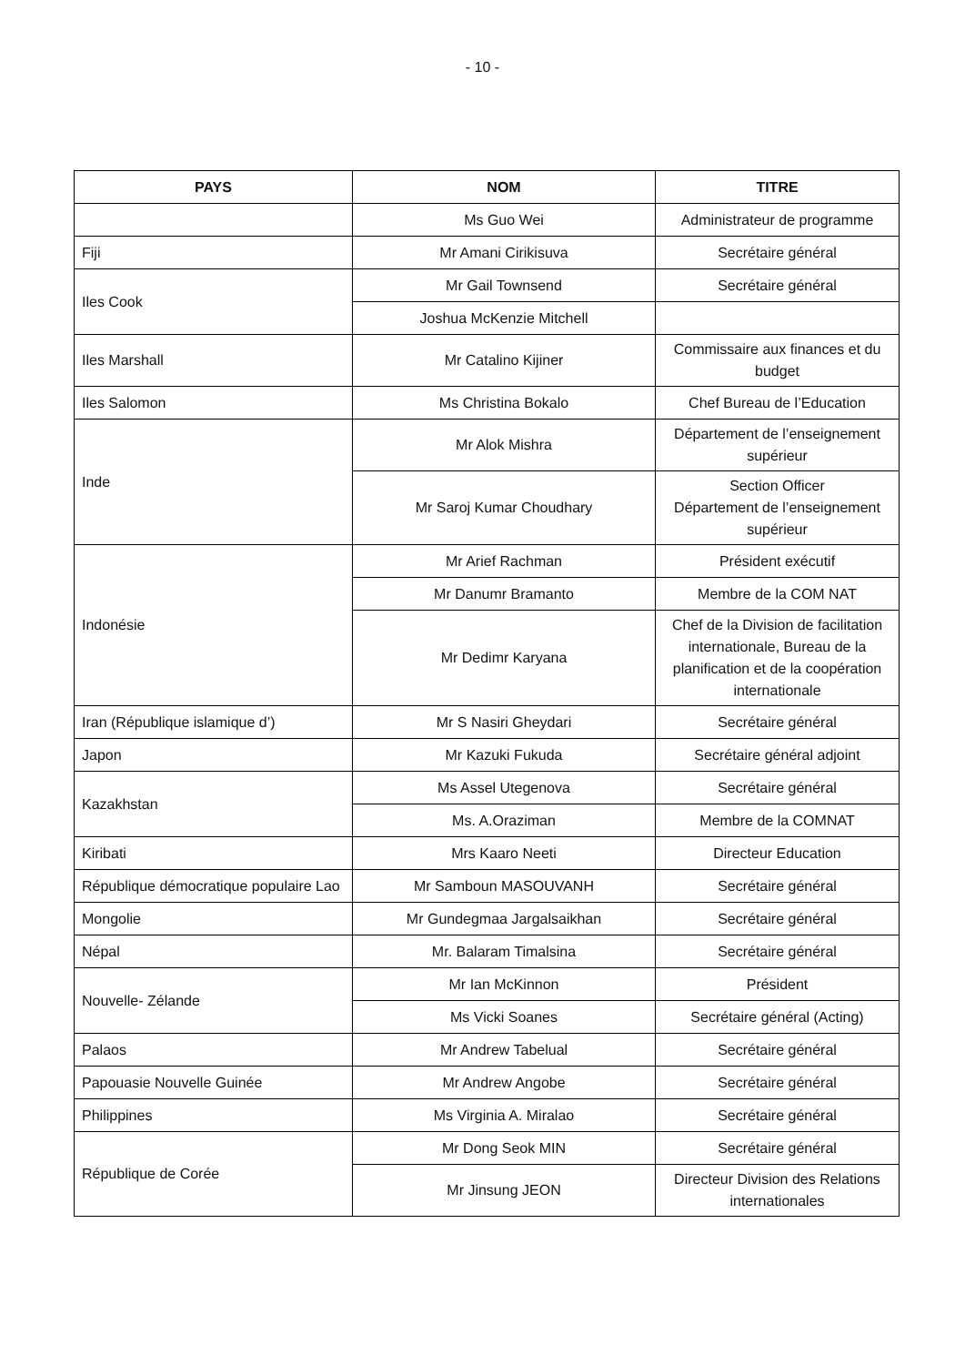- 10 -
| PAYS | NOM | TITRE |
| --- | --- | --- |
| | Ms Guo Wei | Administrateur de programme |
| Fiji | Mr Amani Cirikisuva | Secrétaire général |
| Iles Cook | Mr Gail Townsend | Secrétaire général |
| | Joshua McKenzie Mitchell | |
| Iles Marshall | Mr Catalino Kijiner | Commissaire aux finances et du budget |
| Iles Salomon | Ms Christina Bokalo | Chef Bureau de l’Education |
| Inde | Mr Alok Mishra | Département de l’enseignement supérieur |
| | Mr Saroj Kumar Choudhary | Section Officer Département de l’enseignement supérieur |
| Indonésie | Mr Arief Rachman | Président exécutif |
| | Mr Danumr Bramanto | Membre de la COM NAT |
| | Mr Dedimr Karyana | Chef de la Division de facilitation internationale, Bureau de la planification et de la coopération internationale |
| Iran (République islamique d’) | Mr S Nasiri Gheydari | Secrétaire général |
| Japon | Mr Kazuki Fukuda | Secrétaire général adjoint |
| Kazakhstan | Ms Assel Utegenova | Secrétaire général |
| | Ms. A.Oraziman | Membre de la COMNAT |
| Kiribati | Mrs Kaaro Neeti | Directeur Education |
| République démocratique populaire Lao | Mr Samboun MASOUVANH | Secrétaire général |
| Mongolie | Mr Gundegmaa Jargalsaikhan | Secrétaire général |
| Népal | Mr. Balaram Timalsina | Secrétaire général |
| Nouvelle- Zélande | Mr Ian McKinnon | Président |
| | Ms Vicki Soanes | Secrétaire général (Acting) |
| Palaos | Mr Andrew Tabelual | Secrétaire général |
| Papouasie Nouvelle Guinée | Mr Andrew Angobe | Secrétaire général |
| Philippines | Ms Virginia A. Miralao | Secrétaire général |
| République de Corée | Mr Dong Seok MIN | Secrétaire général |
| | Mr Jinsung JEON | Directeur Division des Relations internationales |